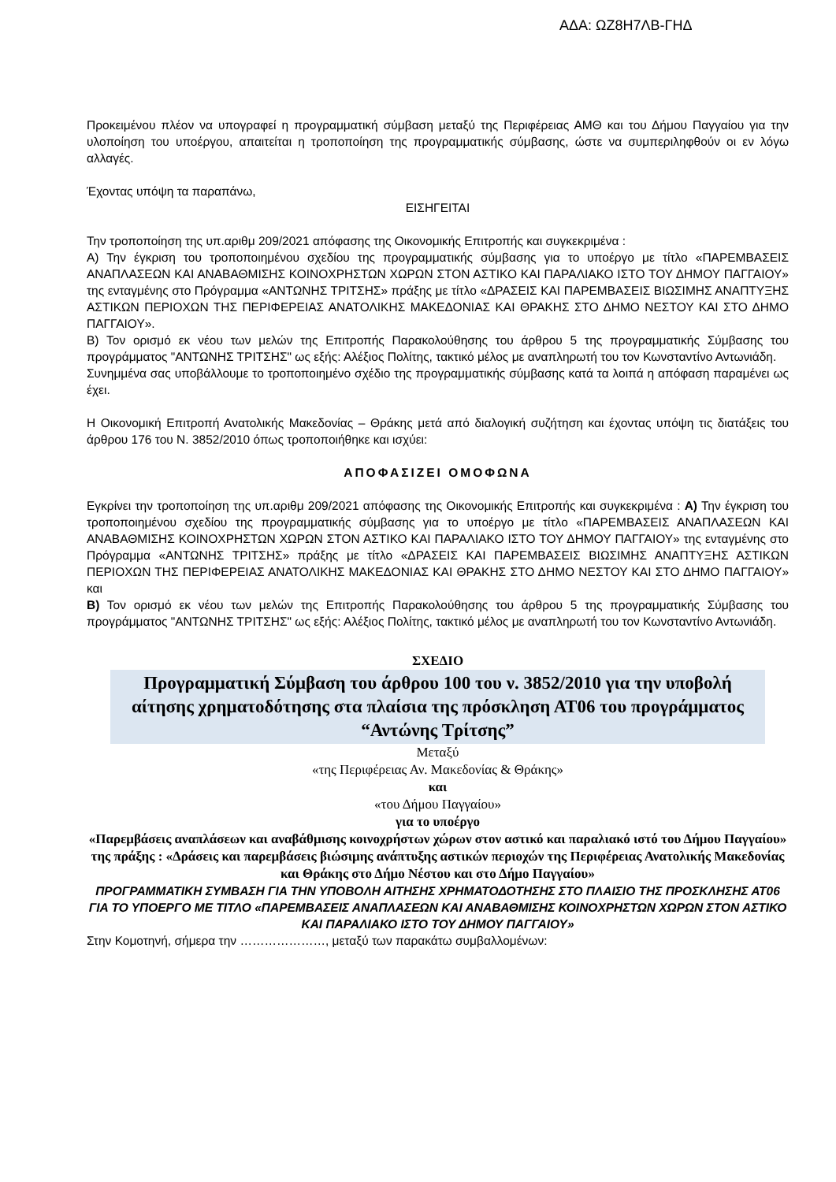ΑΔΑ: ΩΖ8Η7ΛΒ-ΓΗΔ
Προκειμένου πλέον να υπογραφεί η προγραμματική σύμβαση μεταξύ της Περιφέρειας ΑΜΘ και του Δήμου Παγγαίου για την υλοποίηση του υποέργου, απαιτείται η τροποποίηση της προγραμματικής σύμβασης, ώστε να συμπεριληφθούν οι εν λόγω αλλαγές.
Έχοντας υπόψη τα παραπάνω,
ΕΙΣΗΓΕΙΤΑΙ
Την τροποποίηση της υπ.αριθμ 209/2021 απόφασης της Οικονομικής Επιτροπής και συγκεκριμένα :
Α) Την έγκριση του τροποποιημένου σχεδίου της προγραμματικής σύμβασης για το υποέργο με τίτλο «ΠΑΡΕΜΒΑΣΕΙΣ ΑΝΑΠΛΑΣΕΩΝ ΚΑΙ ΑΝΑΒΑΘΜΙΣΗΣ ΚΟΙΝΟΧΡΗΣΤΩΝ ΧΩΡΩΝ ΣΤΟΝ ΑΣΤΙΚΟ ΚΑΙ ΠΑΡΑΛΙΑΚΟ ΙΣΤΟ ΤΟΥ ΔΗΜΟΥ ΠΑΓΓΑΙΟΥ» της ενταγμένης στο Πρόγραμμα «ΑΝΤΩΝΗΣ ΤΡΙΤΣΗΣ» πράξης με τίτλο «ΔΡΑΣΕΙΣ ΚΑΙ ΠΑΡΕΜΒΑΣΕΙΣ ΒΙΩΣΙΜΗΣ ΑΝΑΠΤΥΞΗΣ ΑΣΤΙΚΩΝ ΠΕΡΙΟΧΩΝ ΤΗΣ ΠΕΡΙΦΕΡΕΙΑΣ ΑΝΑΤΟΛΙΚΗΣ ΜΑΚΕΔΟΝΙΑΣ ΚΑΙ ΘΡΑΚΗΣ ΣΤΟ ΔΗΜΟ ΝΕΣΤΟΥ ΚΑΙ ΣΤΟ ΔΗΜΟ ΠΑΓΓΑΙΟΥ».
Β) Τον ορισμό εκ νέου των μελών της Επιτροπής Παρακολούθησης του άρθρου 5 της προγραμματικής Σύμβασης του προγράμματος "ΑΝΤΩΝΗΣ ΤΡΙΤΣΗΣ" ως εξής: Αλέξιος Πολίτης, τακτικό μέλος με αναπληρωτή του τον Κωνσταντίνο Αντωνιάδη.
Συνημμένα σας υποβάλλουμε το τροποποιημένο σχέδιο της προγραμματικής σύμβασης κατά τα λοιπά η απόφαση παραμένει ως έχει.
Η Οικονομική Επιτροπή Ανατολικής Μακεδονίας – Θράκης μετά από διαλογική συζήτηση και έχοντας υπόψη τις διατάξεις του άρθρου 176 του Ν. 3852/2010 όπως τροποποιήθηκε και ισχύει:
ΑΠΟΦΑΣΙΖΕΙ ΟΜΟΦΩΝΑ
Εγκρίνει την τροποποίηση της υπ.αριθμ 209/2021 απόφασης της Οικονομικής Επιτροπής και συγκεκριμένα : Α) Την έγκριση του τροποποιημένου σχεδίου της προγραμματικής σύμβασης για το υποέργο με τίτλο «ΠΑΡΕΜΒΑΣΕΙΣ ΑΝΑΠΛΑΣΕΩΝ ΚΑΙ ΑΝΑΒΑΘΜΙΣΗΣ ΚΟΙΝΟΧΡΗΣΤΩΝ ΧΩΡΩΝ ΣΤΟΝ ΑΣΤΙΚΟ ΚΑΙ ΠΑΡΑΛΙΑΚΟ ΙΣΤΟ ΤΟΥ ΔΗΜΟΥ ΠΑΓΓΑΙΟΥ» της ενταγμένης στο Πρόγραμμα «ΑΝΤΩΝΗΣ ΤΡΙΤΣΗΣ» πράξης με τίτλο «ΔΡΑΣΕΙΣ ΚΑΙ ΠΑΡΕΜΒΑΣΕΙΣ ΒΙΩΣΙΜΗΣ ΑΝΑΠΤΥΞΗΣ ΑΣΤΙΚΩΝ ΠΕΡΙΟΧΩΝ ΤΗΣ ΠΕΡΙΦΕΡΕΙΑΣ ΑΝΑΤΟΛΙΚΗΣ ΜΑΚΕΔΟΝΙΑΣ ΚΑΙ ΘΡΑΚΗΣ ΣΤΟ ΔΗΜΟ ΝΕΣΤΟΥ ΚΑΙ ΣΤΟ ΔΗΜΟ ΠΑΓΓΑΙΟΥ» και
Β) Τον ορισμό εκ νέου των μελών της Επιτροπής Παρακολούθησης του άρθρου 5 της προγραμματικής Σύμβασης του προγράμματος "ΑΝΤΩΝΗΣ ΤΡΙΤΣΗΣ" ως εξής: Αλέξιος Πολίτης, τακτικό μέλος με αναπληρωτή του τον Κωνσταντίνο Αντωνιάδη.
ΣΧΕΔΙΟ
Προγραμματική Σύμβαση του άρθρου 100 του ν. 3852/2010 για την υποβολή αίτησης χρηματοδότησης στα πλαίσια της πρόσκληση ΑΤ06 του προγράμματος “Αντώνης Τρίτσης”
Μεταξύ
«της Περιφέρειας Αν. Μακεδονίας & Θράκης»
και
«του Δήμου Παγγαίου»
για το υποέργο
«Παρεμβάσεις αναπλάσεων και αναβάθμισης κοινοχρήστων χώρων στον αστικό και παραλιακό ιστό του Δήμου Παγγαίου»
της πράξης : «Δράσεις και παρεμβάσεις βιώσιμης ανάπτυξης αστικών περιοχών της Περιφέρειας Ανατολικής Μακεδονίας και Θράκης στο Δήμο Νέστου και στο Δήμο Παγγαίου»
ΠΡΟΓΡΑΜΜΑΤΙΚΗ ΣΥΜΒΑΣΗ ΓΙΑ ΤΗΝ ΥΠΟΒΟΛΗ ΑΙΤΗΣΗΣ ΧΡΗΜΑΤΟΔΟΤΗΣΗΣ ΣΤΟ ΠΛΑΙΣΙΟ ΤΗΣ ΠΡΟΣΚΛΗΣΗΣ ΑΤ06 ΓΙΑ ΤΟ ΥΠΟΕΡΓΟ ΜΕ ΤΙΤΛΟ «ΠΑΡΕΜΒΑΣΕΙΣ ΑΝΑΠΛΑΣΕΩΝ ΚΑΙ ΑΝΑΒΑΘΜΙΣΗΣ ΚΟΙΝΟΧΡΗΣΤΩΝ ΧΩΡΩΝ ΣΤΟΝ ΑΣΤΙΚΟ ΚΑΙ ΠΑΡΑΛΙΑΚΟ ΙΣΤΟ ΤΟΥ ΔΗΜΟΥ ΠΑΓΓΑΙΟΥ»
Στην Κομοτηνή, σήμερα την …………………, μεταξύ των παρακάτω συμβαλλομένων: